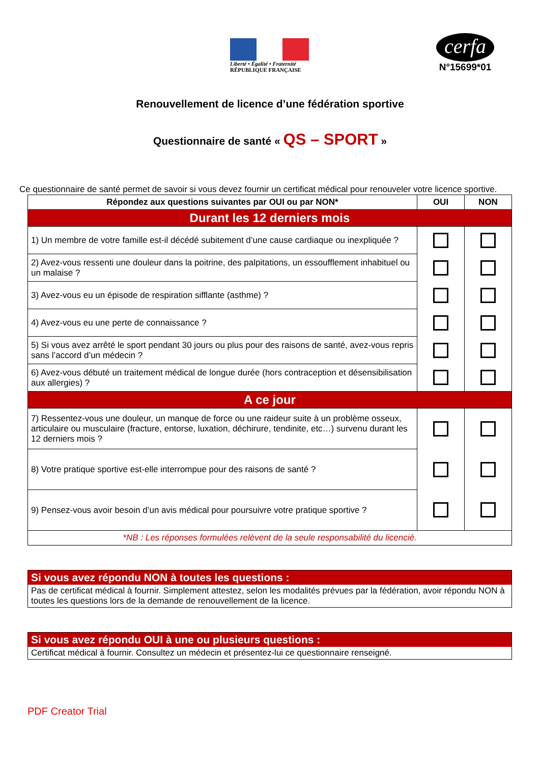Liberté • Égalité • Fraternité
RÉPUBLIQUE FRANÇAISE
cerfa
N°15699*01
Renouvellement de licence d’une fédération sportive
Questionnaire de santé « QS – SPORT »
Ce questionnaire de santé permet de savoir si vous devez fournir un certificat médical pour renouveler votre licence sportive.
| Répondez aux questions suivantes par OUI ou par NON* | OUI | NON |
| --- | --- | --- |
| Durant les 12 derniers mois | | |
| 1) Un membre de votre famille est-il décédé subitement d’une cause cardiaque ou inexpliquée ? | | |
| 2) Avez-vous ressenti une douleur dans la poitrine, des palpitations, un essoufflement inhabituel ou un malaise ? | | |
| 3) Avez-vous eu un épisode de respiration sifflante (asthme) ? | | |
| 4) Avez-vous eu une perte de connaissance ? | | |
| 5) Si vous avez arrêté le sport pendant 30 jours ou plus pour des raisons de santé, avez-vous repris sans l’accord d’un médecin ? | | |
| 6) Avez-vous débuté un traitement médical de longue durée (hors contraception et désensibilisation aux allergies) ? | | |
| A ce jour | | |
| 7) Ressentez-vous une douleur, un manque de force ou une raideur suite à un problème osseux, articulaire ou musculaire (fracture, entorse, luxation, déchirure, tendinite, etc…) survenu durant les 12 derniers mois ? | | |
| 8) Votre pratique sportive est-elle interrompue pour des raisons de santé ? | | |
| 9) Pensez-vous avoir besoin d’un avis médical pour poursuivre votre pratique sportive ? | | |
| *NB : Les réponses formulées relèvent de la seule responsabilité du licencié. | | |
Si vous avez répondu NON à toutes les questions :
Pas de certificat médical à fournir. Simplement attestez, selon les modalités prévues par la fédération, avoir répondu NON à toutes les questions lors de la demande de renouvellement de la licence.
Si vous avez répondu OUI à une ou plusieurs questions :
Certificat médical à fournir. Consultez un médecin et présentez-lui ce questionnaire renseigné.
PDF Creator Trial